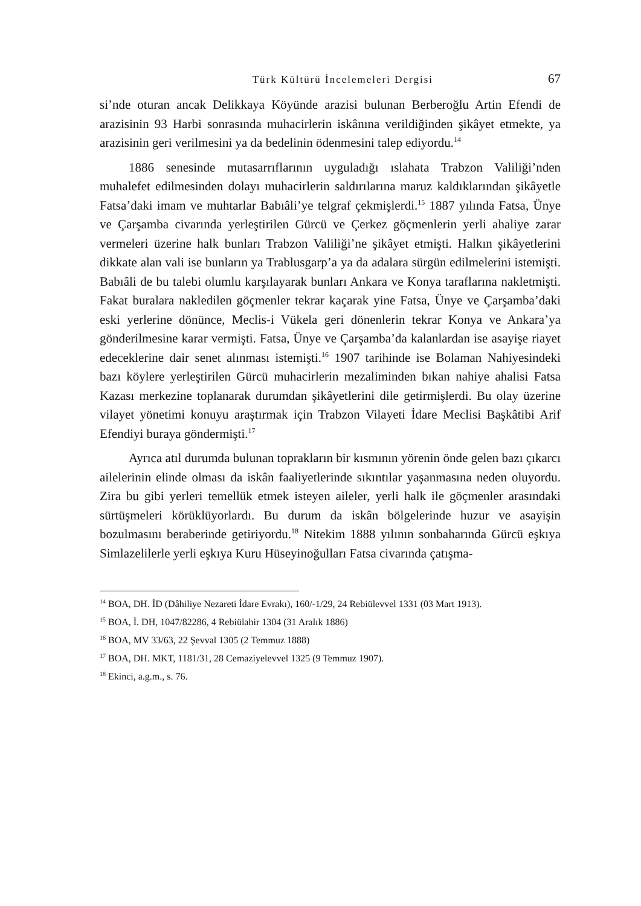Türk Kültürü İncelemeleri Dergisi 67
si’nde oturan ancak Delikkaya Köyünde arazisi bulunan Berberoğlu Artin Efendi de arazisinin 93 Harbi sonrasında muhacirlerin iskânına verildiğinden şikâyet etmekte, ya arazisinin geri verilmesini ya da bedelinin ödenmesini talep ediyordu.<sup>14</sup>
1886 senesinde mutasarrıflarının uyguladığı ıslahata Trabzon Valiliği’nden muhalefet edilmesinden dolayı muhacirlerin saldırılarına maruz kaldıklarından şikâyetle Fatsa’daki imam ve muhtarlar Babıâli’ye telgraf çekmişlerdi.<sup>15</sup> 1887 yılında Fatsa, Ünye ve Çarşamba civarında yerleştirilen Gürcü ve Çerkez göçmenlerin yerli ahaliye zarar vermeleri üzerine halk bunları Trabzon Valiliği’ne şikâyet etmişti. Halkın şikâyetlerini dikkate alan vali ise bunların ya Trablusgarp’a ya da adalara sürgün edilmelerini istemişti. Babıâli de bu talebi olumlu karşılayarak bunları Ankara ve Konya taraflarına nakletmişti. Fakat buralara nakledilen göçmenler tekrar kaçarak yine Fatsa, Ünye ve Çarşamba’daki eski yerlerine dönünce, Meclis-i Vükela geri dönenlerin tekrar Konya ve Ankara’ya gönderilmesine karar vermişti. Fatsa, Ünye ve Çarşamba’da kalanlardan ise asayişe riayet edeceklerine dair senet alınması istemişti.<sup>16</sup> 1907 tarihinde ise Bolaman Nahiyesindeki bazı köylere yerleştirilen Gürcü muhacirlerin mezaliminden bıkan nahiye ahalisi Fatsa Kazası merkezine toplanarak durumdan şikâyetlerini dile getirmişlerdi. Bu olay üzerine vilayet yönetimi konuyu araştırmak için Trabzon Vilayeti İdare Meclisi Başkâtibi Arif Efendiyi buraya göndermişti.<sup>17</sup>
Ayrıca atıl durumda bulunan toprakların bir kısmının yörenin önde gelen bazı çıkarcı ailelerinin elinde olması da iskân faaliyetlerinde sıkıntılar yaşanmasına neden oluyordu. Zira bu gibi yerleri temellük etmek isteyen aileler, yerli halk ile göçmenler arasındaki sürtüşmeleri körüklüyorlardı. Bu durum da iskân bölgelerinde huzur ve asayişin bozulmasını beraberinde getiriyordu.<sup>18</sup> Nitekim 1888 yılının sonbaharında Gürcü eşkıya Simlazelilerle yerli eşkıya Kuru Hüseyinoğulları Fatsa civarında çatışma-
<sup>14</sup> BOA, DH. İD (Dâhiliye Nezareti İdare Evrakı), 160/-1/29, 24 Rebiülevvel 1331 (03 Mart 1913).
<sup>15</sup> BOA, İ. DH, 1047/82286, 4 Rebiülahir 1304 (31 Aralık 1886)
<sup>16</sup> BOA, MV 33/63, 22 Şevval 1305 (2 Temmuz 1888)
<sup>17</sup> BOA, DH. MKT, 1181/31, 28 Cemaziyelevvel 1325 (9 Temmuz 1907).
<sup>18</sup> Ekinci, a.g.m., s. 76.